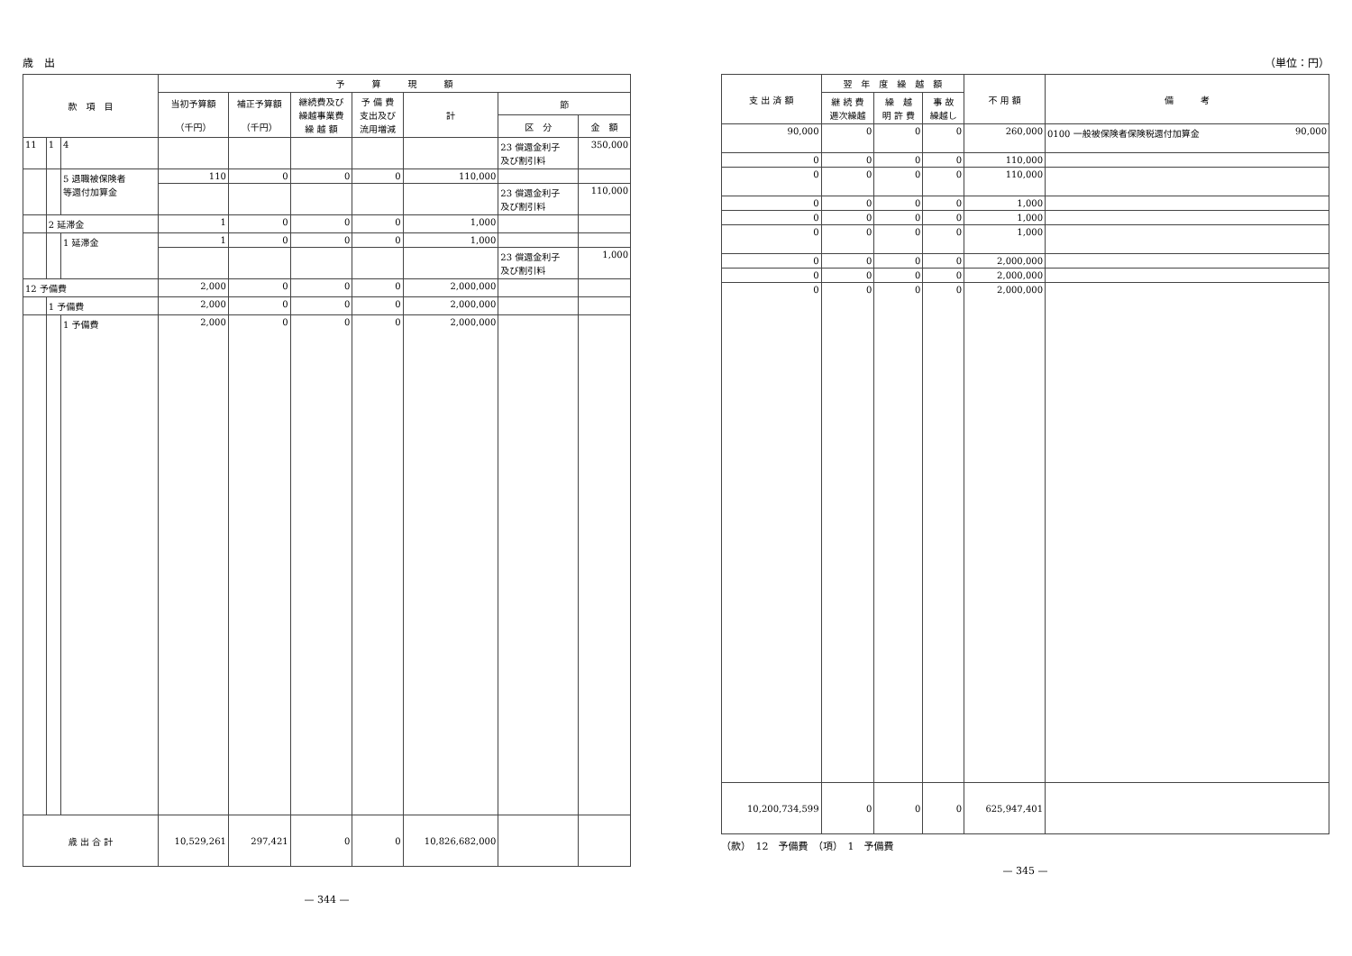歳　出
| 款 項 目 | | | 予 算 現 額 | | | | | | |
| --- | --- | --- | --- | --- | --- | --- | --- | --- | --- |
| | | | 当初予算額 （千円） | 補正予算額 （千円） | 継続費及び 繰越事業費 繰 越 額 | 予 備 費 支出及び 流用増減 | 計 | 節 | |
| | | | | | | | | 区 分 | 金 額 |
| 11 | 1 | 4 | | | | | | 23 償還金利子 及び割引料 | 350,000 |
| | | 5 退職被保険者 等還付加算金 | 110 | 0 | 0 | 0 | 110,000 | | |
| | | | | | | | | 23 償還金利子 及び割引料 | 110,000 |
| | 2 延滞金 | | 1 | 0 | 0 | 0 | 1,000 | | |
| | | 1 延滞金 | 1 | 0 | 0 | 0 | 1,000 | | |
| | | | | | | | | 23 償還金利子 及び割引料 | 1,000 |
| 12 予備費 | | | 2,000 | 0 | 0 | 0 | 2,000,000 | | |
| | 1 予備費 | | 2,000 | 0 | 0 | 0 | 2,000,000 | | |
| | | 1 予備費 | 2,000 | 0 | 0 | 0 | 2,000,000 | | |
| 歳 出 合 計 | | | 10,529,261 | 297,421 | 0 | 0 | 10,826,682,000 | | |
— 344 —
（単位：円）
| 支 出 済 額 | 翌 年 度 繰 越 額 | | | 不 用 額 | 備 考 |
| --- | --- | --- | --- | --- | --- |
| | 継 続 費 逓次繰越 | 繰 越 明 許 費 | 事 故 繰越し | | |
| 90,000 | 0 | 0 | 0 | 260,000 | 0100 一般被保険者保険税還付加算金 90,000 |
| 0 | 0 | 0 | 0 | 110,000 | |
| 0 | 0 | 0 | 0 | 110,000 | |
| 0 | 0 | 0 | 0 | 1,000 | |
| 0 | 0 | 0 | 0 | 1,000 | |
| 0 | 0 | 0 | 0 | 1,000 | |
| 0 | 0 | 0 | 0 | 2,000,000 | |
| 0 | 0 | 0 | 0 | 2,000,000 | |
| 0 | 0 | 0 | 0 | 2,000,000 | |
| 10,200,734,599 | 0 | 0 | 0 | 625,947,401 | |
（款）　12　予備費　（項）　1　予備費
— 345 —